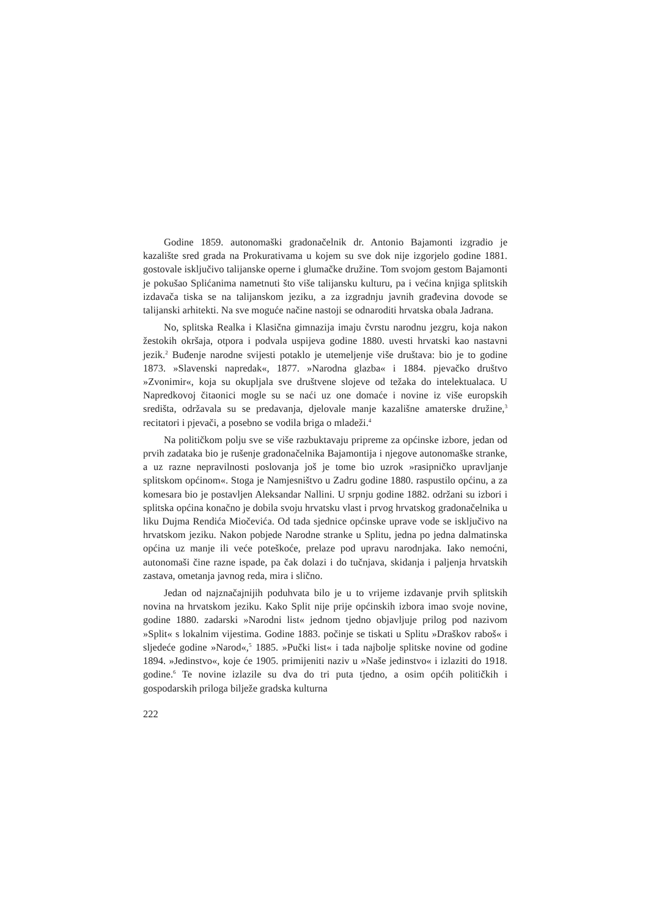Godine 1859. autonomaški gradonačelnik dr. Antonio Bajamonti izgradio je kazalište sred grada na Prokurativama u kojem su sve dok nije izgorjelo godine 1881. gostovale isključivo talijanske operne i glumačke družine. Tom svojom gestom Bajamonti je pokušao Splićanima nametnuti što više talijansku kulturu, pa i većina knjiga splitskih izdavača tiska se na talijanskom jeziku, a za izgradnju javnih građevina dovode se talijanski arhitekti. Na sve moguće načine nastoji se odnaroditi hrvatska obala Jadrana.
No, splitska Realka i Klasična gimnazija imaju čvrstu narodnu jezgru, koja nakon žestokih okršaja, otpora i podvala uspijeva godine 1880. uvesti hrvatski kao nastavni jezik.<sup>2</sup> Buđenje narodne svijesti potaklo je utemeljenje više društava: bio je to godine 1873. »Slavenski napredak«, 1877. »Narodna glazba« i 1884. pjevačko društvo »Zvonimir«, koja su okupljala sve društvene slojeve od težaka do intelektualaca. U Napredkovoj čitaonici mogle su se naći uz one domaće i novine iz više europskih središta, održavala su se predavanja, djelovale manje kazališne amaterske družine,<sup>3</sup> recitatori i pjevači, a posebno se vodila briga o mladeži.<sup>4</sup>
Na političkom polju sve se više razbuktavaju pripreme za općinske izbore, jedan od prvih zadataka bio je rušenje gradonačelnika Bajamontija i njegove autonomaške stranke, a uz razne nepravilnosti poslovanja još je tome bio uzrok »rasipničko upravljanje splitskom općinom«. Stoga je Namjesništvo u Zadru godine 1880. raspustilo općinu, a za komesara bio je postavljen Aleksandar Nallini. U srpnju godine 1882. održani su izbori i splitska općina konačno je dobila svoju hrvatsku vlast i prvog hrvatskog gradonačelnika u liku Dujma Rendića Miočevića. Od tada sjednice općinske uprave vode se isključivo na hrvatskom jeziku. Nakon pobjede Narodne stranke u Splitu, jedna po jedna dalmatinska općina uz manje ili veće poteškoće, prelaze pod upravu narodnjaka. Iako nemoćni, autonomaši čine razne ispade, pa čak dolazi i do tučnjava, skidanja i paljenja hrvatskih zastava, ometanja javnog reda, mira i slično.
Jedan od najznačajnijih poduhvata bilo je u to vrijeme izdavanje prvih splitskih novina na hrvatskom jeziku. Kako Split nije prije općinskih izbora imao svoje novine, godine 1880. zadarski »Narodni list« jednom tjedno objavljuje prilog pod nazivom »Split« s lokalnim vijestima. Godine 1883. počinje se tiskati u Splitu »Draškov raboš« i sljedeće godine »Narod«,<sup>5</sup> 1885. »Pučki list« i tada najbolje splitske novine od godine 1894. »Jedinstvo«, koje će 1905. primijeniti naziv u »Naše jedinstvo« i izlaziti do 1918. godine.<sup>6</sup> Te novine izlazile su dva do tri puta tjedno, a osim općih političkih i gospodarskih priloga bilježe gradska kulturna
222